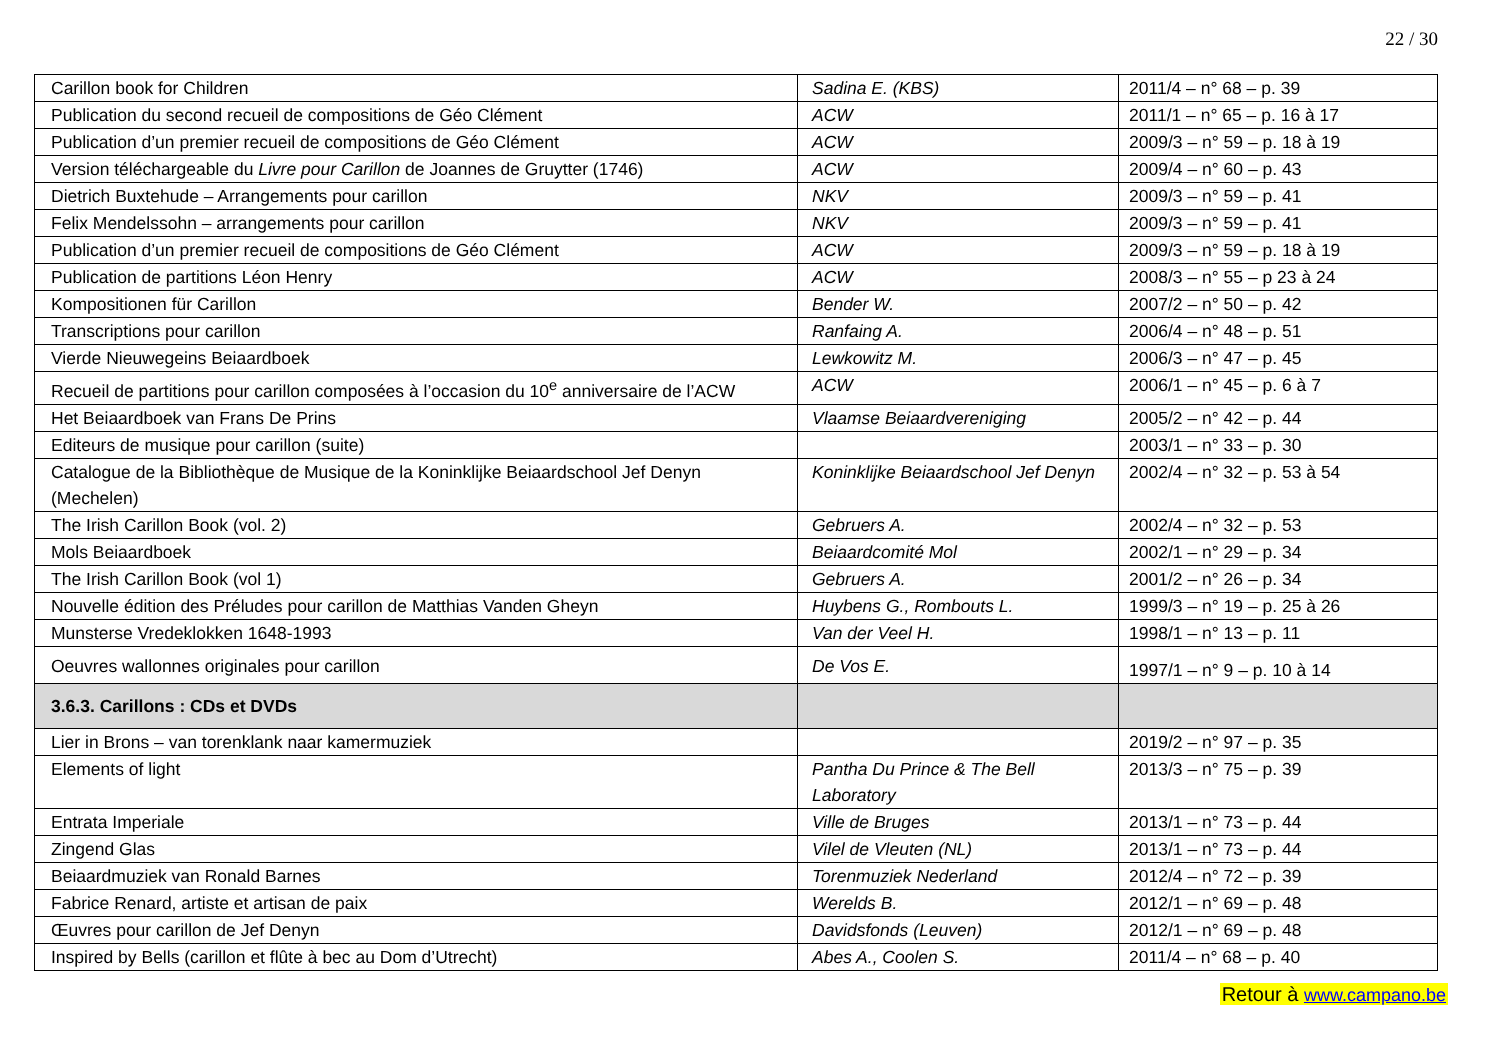22 / 30
| Carillon book for Children | Sadina E. (KBS) | 2011/4 – n° 68 – p. 39 |
| Publication du second recueil de compositions de Géo Clément | ACW | 2011/1 – n° 65 – p. 16 à 17 |
| Publication d’un premier recueil de compositions de Géo Clément | ACW | 2009/3 – n° 59 – p. 18 à 19 |
| Version téléchargeable du Livre pour Carillon de Joannes de Gruytter (1746) | ACW | 2009/4 – n° 60 – p. 43 |
| Dietrich Buxtehude – Arrangements pour carillon | NKV | 2009/3 – n° 59 – p. 41 |
| Felix Mendelssohn – arrangements pour carillon | NKV | 2009/3 – n° 59 – p. 41 |
| Publication d’un premier recueil de compositions de Géo Clément | ACW | 2009/3 – n° 59 – p. 18 à 19 |
| Publication de partitions Léon Henry | ACW | 2008/3 – n° 55 – p 23 à 24 |
| Kompositionen für Carillon | Bender W. | 2007/2 – n° 50 – p. 42 |
| Transcriptions pour carillon | Ranfaing A. | 2006/4 – n° 48 – p. 51 |
| Vierde Nieuwegeins Beiaardboek | Lewkowitz M. | 2006/3 – n° 47 – p. 45 |
| Recueil de partitions pour carillon composées à l’occasion du 10<sup>e</sup> anniversaire de l’ACW | ACW | 2006/1 – n° 45 – p. 6 à 7 |
| Het Beiaardboek van Frans De Prins | Vlaamse Beiaardvereniging | 2005/2 – n° 42 – p. 44 |
| Editeurs de musique pour carillon (suite) | | 2003/1 – n° 33 – p. 30 |
| Catalogue de la Bibliothèque de Musique de la Koninklijke Beiaardschool Jef Denyn (Mechelen) | Koninklijke Beiaardschool Jef Denyn | 2002/4 – n° 32 – p. 53 à 54 |
| The Irish Carillon Book (vol. 2) | Gebruers A. | 2002/4 – n° 32 – p. 53 |
| Mols Beiaardboek | Beiaardcomité Mol | 2002/1 – n° 29 – p. 34 |
| The Irish Carillon Book (vol 1) | Gebruers A. | 2001/2 – n° 26 – p. 34 |
| Nouvelle édition des Préludes pour carillon de Matthias Vanden Gheyn | Huybens G., Rombouts L. | 1999/3 – n° 19 – p. 25 à 26 |
| Munsterse Vredeklokken 1648-1993 | Van der Veel H. | 1998/1 – n° 13 – p. 11 |
| Oeuvres wallonnes originales pour carillon | De Vos E. | 1997/1 – n° 9 – p. 10 à 14 |
| 3.6.3. Carillons : CDs et DVDs | | |
| Lier in Brons – van torenklank naar kamermuziek | | 2019/2 – n° 97 – p. 35 |
| Elements of light | Pantha Du Prince & The Bell Laboratory | 2013/3 – n° 75 – p. 39 |
| Entrata Imperiale | Ville de Bruges | 2013/1 – n° 73 – p. 44 |
| Zingend Glas | Vilel de Vleuten (NL) | 2013/1 – n° 73 – p. 44 |
| Beiaardmuziek van Ronald Barnes | Torenmuziek Nederland | 2012/4 – n° 72 – p. 39 |
| Fabrice Renard, artiste et artisan de paix | Werelds B. | 2012/1 – n° 69 – p. 48 |
| Œuvres pour carillon de Jef Denyn | Davidsfonds (Leuven) | 2012/1 – n° 69 – p. 48 |
| Inspired by Bells (carillon et flûte à bec au Dom d’Utrecht) | Abes A., Coolen S. | 2011/4 – n° 68 – p. 40 |
Retour à www.campano.be